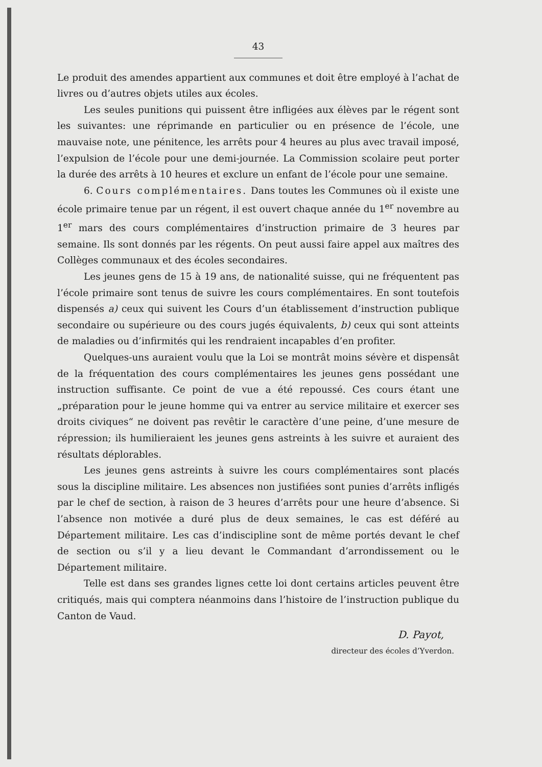43
Le produit des amendes appartient aux communes et doit être employé à l’achat de livres ou d’autres objets utiles aux écoles.
Les seules punitions qui puissent être infligées aux élèves par le régent sont les suivantes: une réprimande en particulier ou en présence de l’école, une mauvaise note, une pénitence, les arrêts pour 4 heures au plus avec travail imposé, l’expulsion de l’école pour une demi-journée. La Commission scolaire peut porter la durée des arrêts à 10 heures et exclure un enfant de l’école pour une semaine.
6. Cours complémentaires. Dans toutes les Communes où il existe une école primaire tenue par un régent, il est ouvert chaque année du 1<sup>er</sup> novembre au 1<sup>er</sup> mars des cours complémentaires d’instruction primaire de 3 heures par semaine. Ils sont donnés par les régents. On peut aussi faire appel aux maîtres des Collèges communaux et des écoles secondaires.
Les jeunes gens de 15 à 19 ans, de nationalité suisse, qui ne fréquentent pas l’école primaire sont tenus de suivre les cours complémentaires. En sont toutefois dispensés a) ceux qui suivent les Cours d’un établissement d’instruction publique secondaire ou supérieure ou des cours jugés équivalents, b) ceux qui sont atteints de maladies ou d’infirmités qui les rendraient incapables d’en profiter.
Quelques-uns auraient voulu que la Loi se montrât moins sévère et dispensât de la fréquentation des cours complémentaires les jeunes gens possédant une instruction suffisante. Ce point de vue a été repoussé. Ces cours étant une „préparation pour le jeune homme qui va entrer au service militaire et exercer ses droits civiques“ ne doivent pas revêtir le caractère d’une peine, d’une mesure de répression; ils humilieraient les jeunes gens astreints à les suivre et auraient des résultats déplorables.
Les jeunes gens astreints à suivre les cours complémentaires sont placés sous la discipline militaire. Les absences non justifiées sont punies d’arrêts infligés par le chef de section, à raison de 3 heures d’arrêts pour une heure d’absence. Si l’absence non motivée a duré plus de deux semaines, le cas est déféré au Département militaire. Les cas d’indiscipline sont de même portés devant le chef de section ou s’il y a lieu devant le Commandant d’arrondissement ou le Département militaire.
Telle est dans ses grandes lignes cette loi dont certains articles peuvent être critiqués, mais qui comptera néanmoins dans l’histoire de l’instruction publique du Canton de Vaud.
D. Payot,
directeur des écoles d’Yverdon.